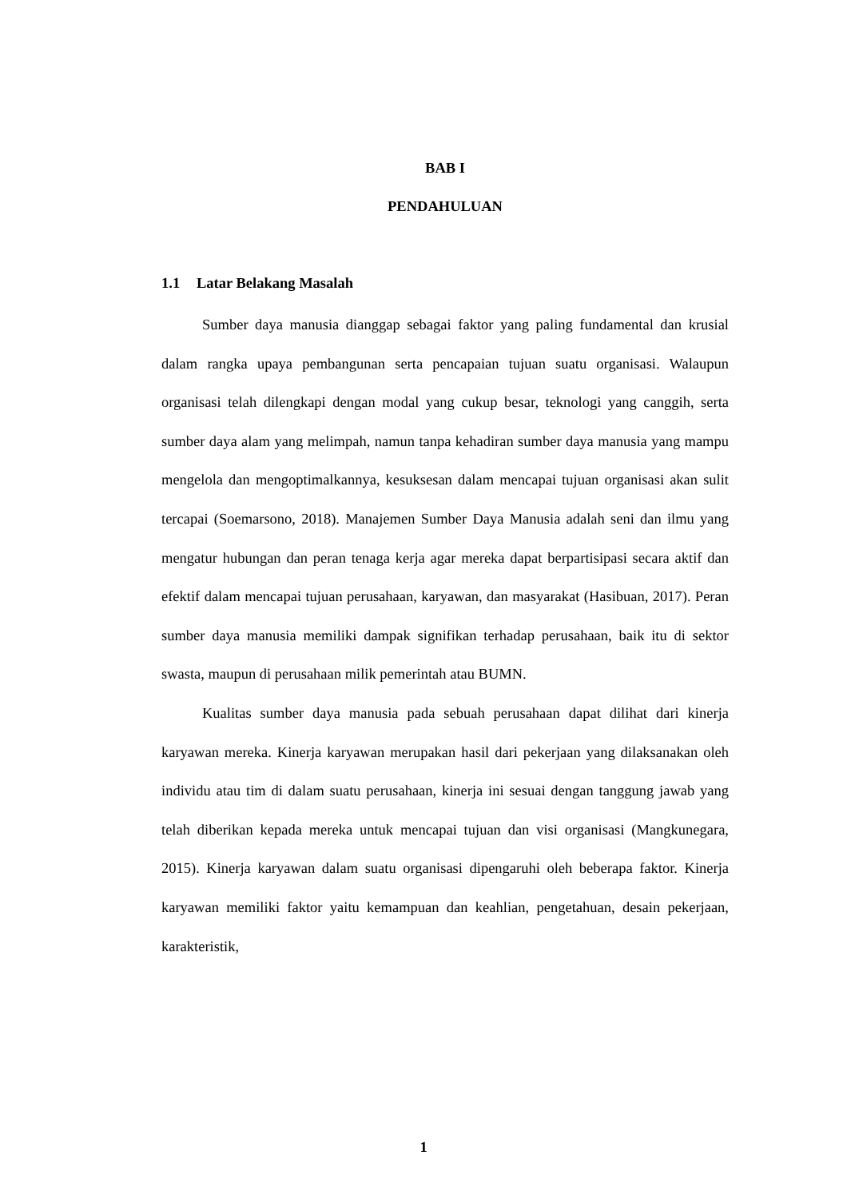BAB I
PENDAHULUAN
1.1 Latar Belakang Masalah
Sumber daya manusia dianggap sebagai faktor yang paling fundamental dan krusial dalam rangka upaya pembangunan serta pencapaian tujuan suatu organisasi. Walaupun organisasi telah dilengkapi dengan modal yang cukup besar, teknologi yang canggih, serta sumber daya alam yang melimpah, namun tanpa kehadiran sumber daya manusia yang mampu mengelola dan mengoptimalkannya, kesuksesan dalam mencapai tujuan organisasi akan sulit tercapai (Soemarsono, 2018). Manajemen Sumber Daya Manusia adalah seni dan ilmu yang mengatur hubungan dan peran tenaga kerja agar mereka dapat berpartisipasi secara aktif dan efektif dalam mencapai tujuan perusahaan, karyawan, dan masyarakat (Hasibuan, 2017). Peran sumber daya manusia memiliki dampak signifikan terhadap perusahaan, baik itu di sektor swasta, maupun di perusahaan milik pemerintah atau BUMN.
Kualitas sumber daya manusia pada sebuah perusahaan dapat dilihat dari kinerja karyawan mereka. Kinerja karyawan merupakan hasil dari pekerjaan yang dilaksanakan oleh individu atau tim di dalam suatu perusahaan, kinerja ini sesuai dengan tanggung jawab yang telah diberikan kepada mereka untuk mencapai tujuan dan visi organisasi (Mangkunegara, 2015). Kinerja karyawan dalam suatu organisasi dipengaruhi oleh beberapa faktor. Kinerja karyawan memiliki faktor yaitu kemampuan dan keahlian, pengetahuan, desain pekerjaan, karakteristik,
1